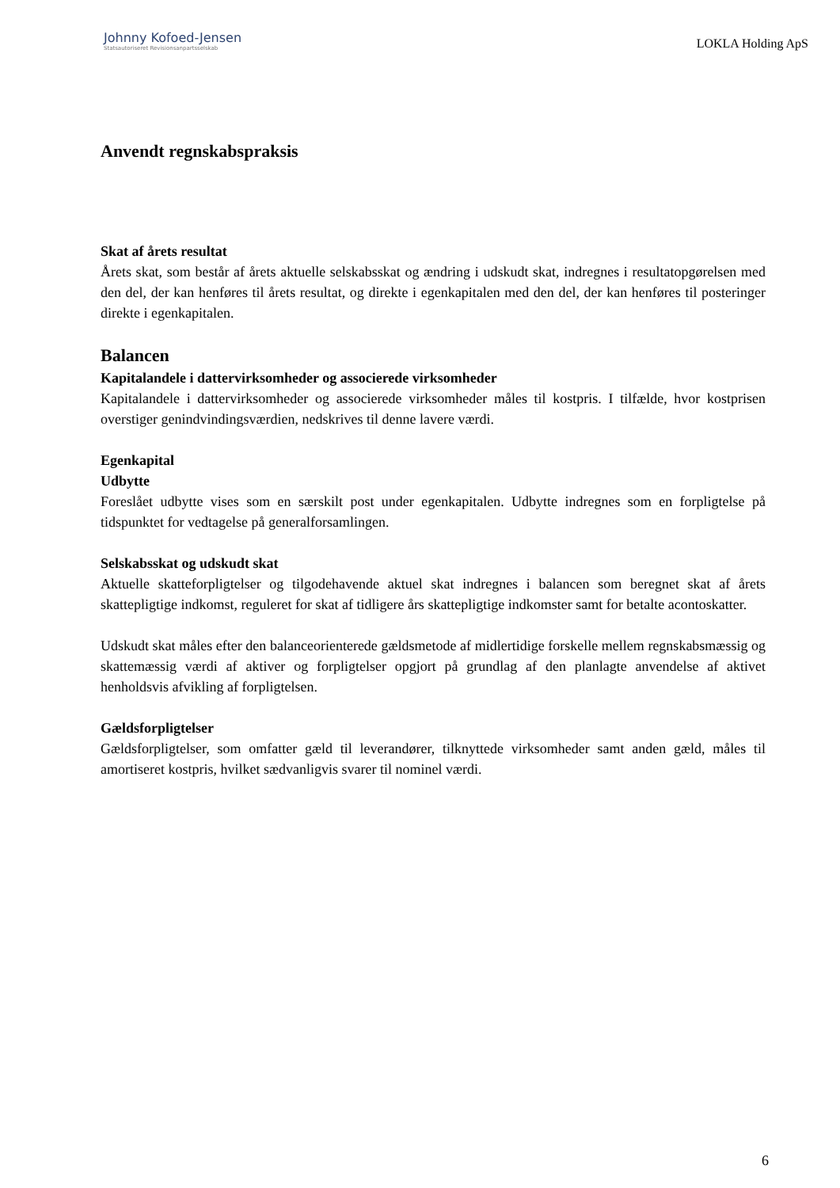Johnny Kofoed-Jensen
Statsautoriseret Revisionsanpartsselskab
LOKLA Holding ApS
Anvendt regnskabspraksis
Skat af årets resultat
Årets skat, som består af årets aktuelle selskabsskat og ændring i udskudt skat, indregnes i resultatopgørelsen med den del, der kan henføres til årets resultat, og direkte i egenkapitalen med den del, der kan henføres til posteringer direkte i egenkapitalen.
Balancen
Kapitalandele i dattervirksomheder og associerede virksomheder
Kapitalandele i dattervirksomheder og associerede virksomheder måles til kostpris. I tilfælde, hvor kostprisen overstiger genindvindingsværdien, nedskrives til denne lavere værdi.
Egenkapital
Udbytte
Foreslået udbytte vises som en særskilt post under egenkapitalen. Udbytte indregnes som en forpligtelse på tidspunktet for vedtagelse på generalforsamlingen.
Selskabsskat og udskudt skat
Aktuelle skatteforpligtelser og tilgodehavende aktuel skat indregnes i balancen som beregnet skat af årets skattepligtige indkomst, reguleret for skat af tidligere års skattepligtige indkomster samt for betalte acontoskatter.
Udskudt skat måles efter den balanceorienterede gældsmetode af midlertidige forskelle mellem regnskabsmæssig og skattemæssig værdi af aktiver og forpligtelser opgjort på grundlag af den planlagte anvendelse af aktivet henholdsvis afvikling af forpligtelsen.
Gældsforpligtelser
Gældsforpligtelser, som omfatter gæld til leverandører, tilknyttede virksomheder samt anden gæld, måles til amortiseret kostpris, hvilket sædvanligvis svarer til nominel værdi.
6